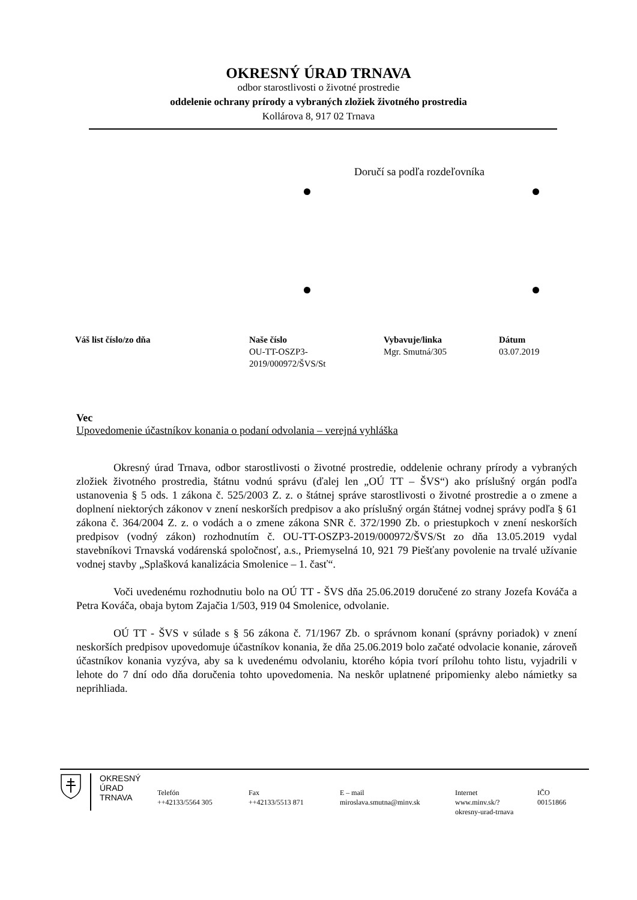OKRESNÝ ÚRAD TRNAVA
odbor starostlivosti o životné prostredie
oddelenie ochrany prírody a vybraných zložiek životného prostredia
Kollárova 8, 917 02 Trnava
Doručí sa podľa rozdeľovníka
| Váš list číslo/zo dňa | Naše číslo | Vybavuje/linka | Dátum |
| --- | --- | --- | --- |
| | OU-TT-OSZP3- 2019/000972/ŠVS/St | Mgr. Smutná/305 | 03.07.2019 |
Vec
Upovedomenie účastníkov konania o podaní odvolania – verejná vyhláška
Okresný úrad Trnava, odbor starostlivosti o životné prostredie, oddelenie ochrany prírody a vybraných zložiek životného prostredia, štátnu vodnú správu (ďalej len „OÚ TT – ŠVS“) ako príslušný orgán podľa ustanovenia § 5 ods. 1 zákona č. 525/2003 Z. z. o štátnej správe starostlivosti o životné prostredie a o zmene a doplnení niektorých zákonov v znení neskorších predpisov a ako príslušný orgán štátnej vodnej správy podľa § 61 zákona č. 364/2004 Z. z. o vodách a o zmene zákona SNR č. 372/1990 Zb. o priestupkoch v znení neskorších predpisov (vodný zákon) rozhodnutím č. OU-TT-OSZP3-2019/000972/ŠVS/St zo dňa 13.05.2019 vydal stavebníkovi Trnavská vodárenská spoločnosť, a.s., Priemyselná 10, 921 79 Piešťany povolenie na trvalé užívanie vodnej stavby „Splašková kanalizácia Smolenice – 1. časť“.
Voči uvedenému rozhodnutiu bolo na OÚ TT - ŠVS dňa 25.06.2019 doručené zo strany Jozefa Kováča a Petra Kováča, obaja bytom Zajačia 1/503, 919 04 Smolenice, odvolanie.
OÚ TT - ŠVS v súlade s § 56 zákona č. 71/1967 Zb. o správnom konaní (správny poriadok) v znení neskorších predpisov upovedomuje účastníkov konania, že dňa 25.06.2019 bolo začaté odvolacie konanie, zároveň účastníkov konania vyzýva, aby sa k uvedenému odvolaniu, ktorého kópia tvorí prílohu tohto listu, vyjadrili v lehote do 7 dní odo dňa doručenia tohto upovedomenia. Na neskôr uplatnené pripomienky alebo námietky sa neprihliada.
OKRESNÝ
ÚRAD
TRNAVA
| Telefón ++42133/5564 305 | Fax ++42133/5513 871 | E – mail miroslava.smutna@minv.sk | Internet www.minv.sk/? okresny-urad-trnava | IČO 00151866 |